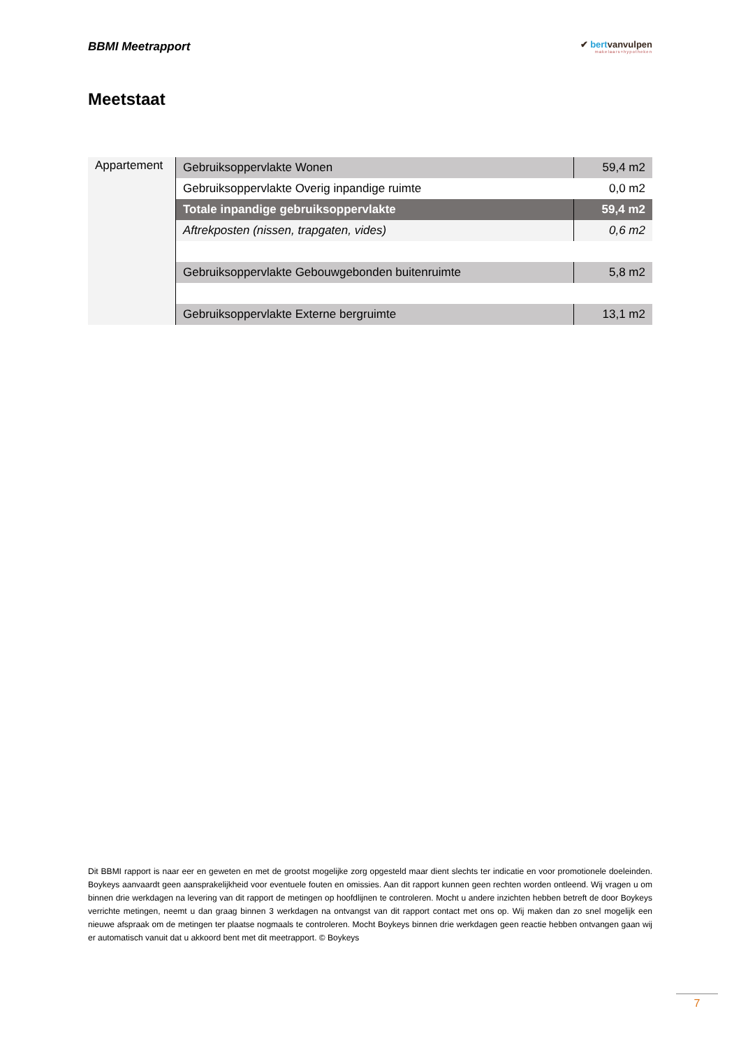BBMI Meetrapport
✔ bertvanvulpen
makelaars+hypotheken
Meetstaat
| Appartement | Gebruiksoppervlakte Wonen | 59,4 m2 |
| | Gebruiksoppervlakte Overig inpandige ruimte | 0,0 m2 |
| | Totale inpandige gebruiksoppervlakte | 59,4 m2 |
| | Aftrekposten (nissen, trapgaten, vides) | 0,6 m2 |
| | Gebruiksoppervlakte Gebouwgebonden buitenruimte | 5,8 m2 |
| | Gebruiksoppervlakte Externe bergruimte | 13,1 m2 |
Dit BBMI rapport is naar eer en geweten en met de grootst mogelijke zorg opgesteld maar dient slechts ter indicatie en voor promotionele doeleinden. Boykeys aanvaardt geen aansprakelijkheid voor eventuele fouten en omissies. Aan dit rapport kunnen geen rechten worden ontleend. Wij vragen u om binnen drie werkdagen na levering van dit rapport de metingen op hoofdlijnen te controleren. Mocht u andere inzichten hebben betreft de door Boykeys verrichte metingen, neemt u dan graag binnen 3 werkdagen na ontvangst van dit rapport contact met ons op. Wij maken dan zo snel mogelijk een nieuwe afspraak om de metingen ter plaatse nogmaals te controleren. Mocht Boykeys binnen drie werkdagen geen reactie hebben ontvangen gaan wij er automatisch vanuit dat u akkoord bent met dit meetrapport. © Boykeys
7